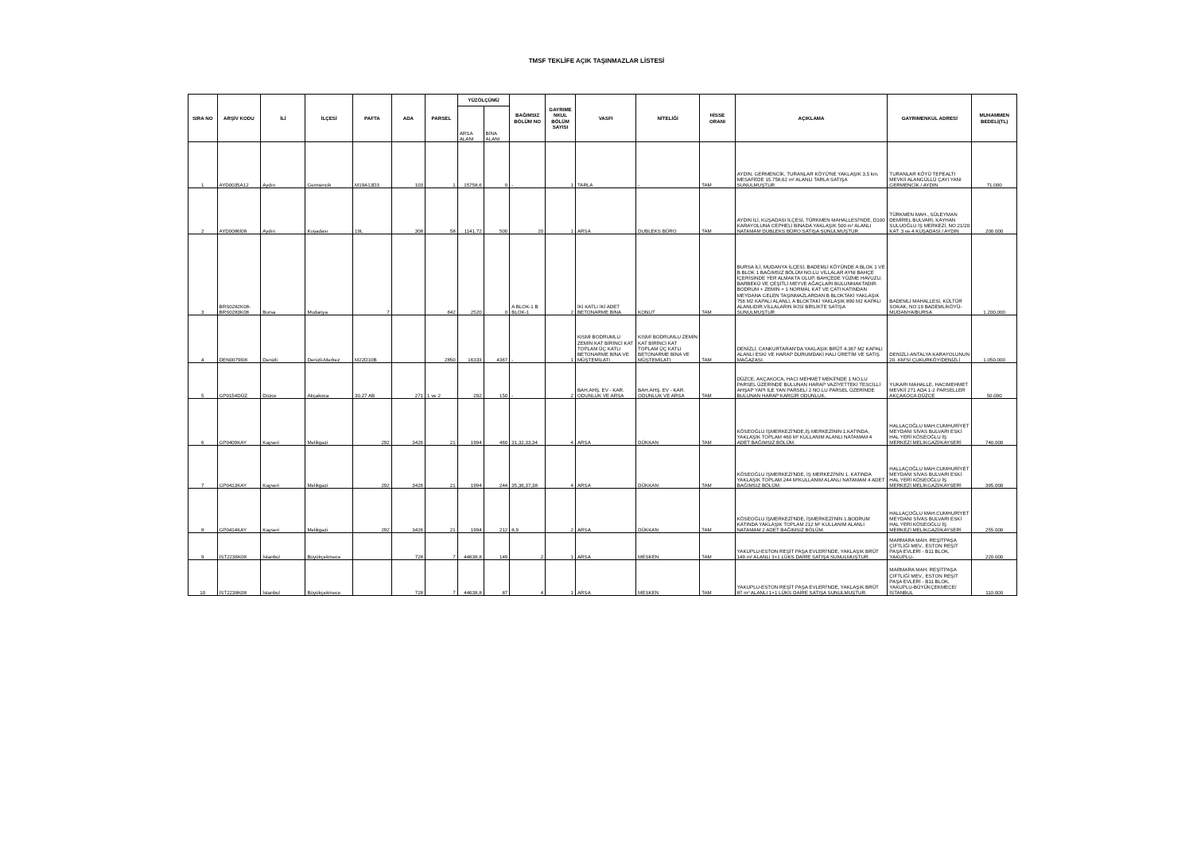TMSF TEKLİFE AÇIK TAŞINMAZLAR LİSTESİ
| SIRA NO | ARŞİV KODU | İLİ | İLÇESİ | PAFTA | ADA | PARSEL | YÜZÖLÇÜMÜ | | BAĞIMSIZ BÖLÜM NO | GAYRIME NKUL BÖLÜM SAYISI | VASFI | NİTELİĞİ | HİSSE ORANI | AÇIKLAMA | GAYRIMENKUL ADRESİ | MUHAMMEN BEDELİ(TL) |
| --- | --- | --- | --- | --- | --- | --- | --- | --- | --- | --- | --- | --- | --- | --- | --- | --- |
| | | | | | | | ARSA ALANI | BİNA ALANI | | | | | | | | |
| 1 | AYD0035A12 | Aydın | Germencik | M19A13D3 | 103 | 1 | 15758,6 | 0 | - | 1 | TARLA | - | TAM | AYDIN, GERMENCİK, TURANLAR KÖYÜ'NE YAKLAŞIK 3,5 km. MESAFEDE 15.758,62 m² ALANLI TARLA SATIŞA SUNULMUŞTUR. | TURANLAR KÖYÜ TEPEALTI MEVKİİ ALANGÜLLÜ ÇAYI YANI GERMENCİK / AYDIN | 71.000 |
| 2 | AYD0086İ08 | Aydın | Kuşadası | 19L | 308 | 58 | 1141,72 | 500 | 20 | 1 | ARSA | DUBLEKS BÜRO | TAM | AYDIN İLİ, KUŞADASI İLÇESİ, TÜRKMEN MAHALLESİ'NDE, D100 KARAYOLUNA CEPHELİ BİNADA YAKLAŞIK 500 m² ALANLI NATAMAM DUBLEKS BÜRO SATIŞA SUNULMUŞTUR. | TÜRKMEN MAH., SÜLEYMAN DEMİREL BULVARI, KAYHAN SULUOĞLU İŞ MERKEZİ, NO:21/20 KAT: 3 ve 4 KUŞADASI / AYDIN | 200.000 |
| 3 | BRS0282K08-BRS0283K08 | Bursa | Mudanya | 7 | | 642 | 2520 | 0 | A BLOK-1 B BLOK-1 | 2 | İKİ KATLI İKİ ADET BETONARME BİNA | KONUT | TAM | BURSA İLİ, MUDANYA İLÇESİ, BADEMLİ KÖYÜNDE A BLOK 1 VE B BLOK 1 BAĞIMSIZ BÖLÜM NO.LU VİLLALAR AYNI BAHÇE İÇERİSİNDE YER ALMAKTA OLUP, BAHÇEDE YÜZME HAVUZU, BARBEKÜ VE ÇEŞİTLİ MEYVE AĞAÇLARI BULUNMAKTADIR. BODRUM + ZEMİN + 1 NORMAL KAT VE ÇATI KATINDAN MEYDANA GELEN TAŞINMAZLARDAN B BLOKTAKİ YAKLAŞIK 756 M2 KAPALI ALANLI, A BLOKTAKİ YAKLAŞIK 890 M2 KAPALI ALANLIDIR.VİLLALARIN İKİSİ BİRLİKTE SATIŞA SUNULMUŞTUR. | BADEMLİ MAHALLESİ, KÜLTÜR SOKAK, NO:19 BADEMLİKÖYÜ-MUDANYA/BURSA | 1.200.000 |
| 4 | DEN0079İ08 | Denizli | Denizli-Merkez | M22D10B | | 2850 | 16333 | 4367 | - | 1 | KISMİ BODRUMLU ZEMİN KAT BİRİNCİ KAT TOPLAM ÜÇ KATLI BETONARME BİNA VE MÜŞTEMİLATI | KISMİ BODRUMLU ZEMİN KAT BİRİNCİ KAT TOPLAM ÜÇ KATLI BETONARME BİNA VE MÜŞTEMİLATI | TAM | DENİZLİ, CANKURTARAN'DA YAKLAŞIK BRÜT 4.367 M2 KAPALI ALANLI ESKİ VE HARAP DURUMDAKİ HALI ÜRETİM VE SATIŞ MAĞAZASI. | DENİZLİ-ANTALYA KARAYOLUNUN 20. KM'Sİ ÇUKURKÖY/DENİZLİ | 1.050.000 |
| 5 | GP0154DÜZ | Düzce | Akçakoca | 30.27 AB | 271 | 1 ve 2 | 292 | 150 | - | 2 | BAH.AHŞ. EV - KAR. ODUNLUK VE ARSA | BAH.AHŞ. EV - KAR. ODUNLUK VE ARSA | TAM | DÜZCE, AKÇAKOCA, HACI MEHMET MEKİİ'NDE 1 NO.LU PARSEL ÜZERİNDE BULUNAN HARAP VAZİYETTEKİ TESCİLLİ AHŞAP YAPI İLE YAN PARSELİ 2 NO.LU PARSEL ÜZERİNDE BULUNAN HARAP KARGİR ODUNLUK. | YUKARI MAHALLE, HACIMEHMET MEVKİİ 271 ADA 1-2 PARSELLER AKÇAKOCA DÜZCE | 50.000 |
| 6 | GP0409KAY | Kayseri | Melikgazi | 292 | 3426 | 21 | 1994 | 460 | 31,32,33,34 | 4 | ARSA | DÜKKAN | TAM | KÖSEOĞLU İŞMERKEZİ'NDE,İŞ MERKEZİNİN 1.KATINDA, YAKLAŞIK TOPLAM 460 M² KULLANIM ALANLI NATAMAM 4 ADET BAĞIMSIZ BÖLÜM. | HALLAÇOĞLU MAH.CUMHURİYET MEYDANI SİVAS BULVARI ESKİ HAL YERİ KÖSEOĞLU İŞ MERKEZİ MELİKGAZİ/KAYSERİ | 740.000 |
| 7 | GP0413KAY | Kayseri | Melikgazi | 292 | 3426 | 21 | 1994 | 244 | 35,36,37,38 | 4 | ARSA | DÜKKAN | TAM | KÖSEOĞLU İŞMERKEZİ'NDE, İŞ MERKEZİ'NİN 1. KATINDA YAKLAŞIK TOPLAM 244 M²KULLANIM ALANLI NATAMAM 4 ADET BAĞIMSIZ BÖLÜM. | HALLAÇOĞLU MAH.CUMHURİYET MEYDANI SİVAS BULVARI ESKİ HAL YERİ KÖSEOĞLU İŞ MERKEZİ MELİKGAZİ/KAYSERİ | 395.000 |
| 8 | GP0414KAY | Kayseri | Melikgazi | 292 | 3426 | 21 | 1994 | 212 | 8,9 | 2 | ARSA | DÜKKAN | TAM | KÖSEOĞLU İŞMERKEZİ'NDE, İŞMERKEZİ'NİN 1.BODRUM KATINDA YAKLAŞIK TOPLAM 212 M² KULLANIM ALANLI NATAMAM 2 ADET BAĞIMSIZ BÖLÜM. | HALLAÇOĞLU MAH.CUMHURİYET MEYDANI SİVAS BULVARI ESKİ HAL YERİ KÖSEOĞLU İŞ MERKEZİ MELİKGAZİ/KAYSERİ | 255.000 |
| 9 | İST2236K08 | İstanbul | Büyükçekmece | | 728 | 7 | 44638,8 | 149 | 2 | 1 | ARSA | MESKEN | TAM | YAKUPLU-ESTON REŞİT PAŞA EVLERİ'NDE, YAKLAŞIK BRÜT 149 m² ALANLI 3+1 LÜKS DAİRE SATIŞA SUNULMUŞTUR. | MARMARA MAH. REŞİTPAŞA ÇİFTLİĞİ MEV., ESTON REŞİT PAŞA EVLERİ - B11 BLOK, YAKUPLU- | 220.000 |
| 10 | İST2238K08 | İstanbul | Büyükçekmece | | 728 | 7 | 44638,8 | 87 | 4 | 1 | ARSA | MESKEN | TAM | YAKUPLU-ESTON REŞİT PAŞA EVLERİ'NDE, YAKLAŞIK BRÜT 87 m² ALANLI 1+1 LÜKS DAİRE SATIŞA SUNULMUŞTUR. | MARMARA MAH. REŞİTPAŞA ÇİFTLİĞİ MEV., ESTON REŞİT PAŞA EVLERİ - B11 BLOK, YAKUPLU-BÜYÜKÇEKMECE/İSTANBUL | 110.000 |